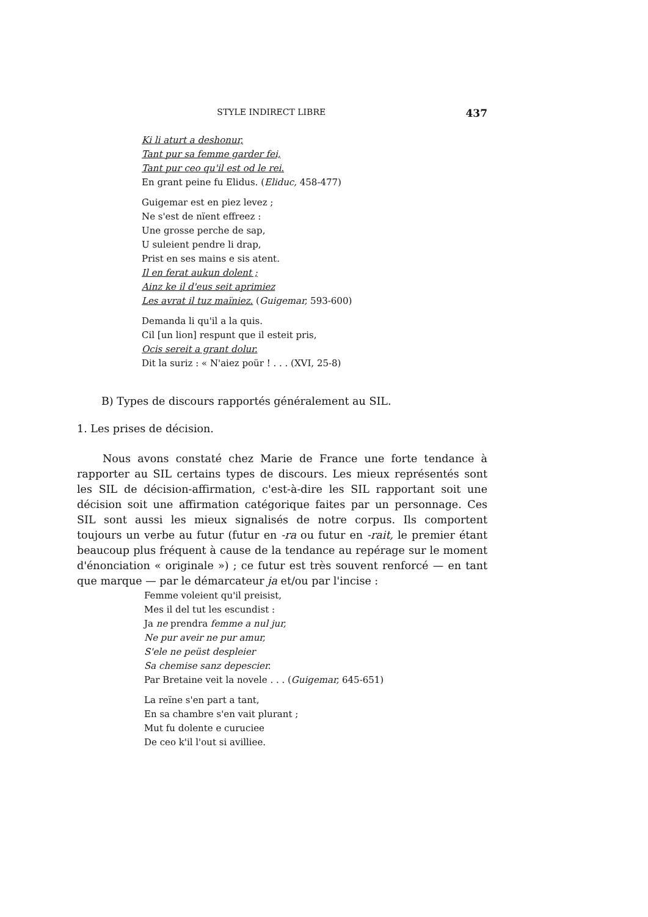STYLE INDIRECT LIBRE 437
Ki li aturt a deshonur,
Tant pur sa femme garder fei,
Tant pur ceo qu'il est od le rei.
En grant peine fu Elidus. (Eliduc, 458-477)
Guigemar est en piez levez ;
Ne s'est de nïent effreez :
Une grosse perche de sap,
U suleient pendre li drap,
Prist en ses mains e sis atent.
Il en ferat aukun dolent ;
Ainz ke il d'eus seit aprimiez
Les avrat il tuz maïniez. (Guigemar, 593-600)
Demanda li qu'il a la quis.
Cil [un lion] respunt que il esteit pris,
Ocis sereit a grant dolur.
Dit la suriz : « N'aiez poür ! . . . (XVI, 25-8)
B) Types de discours rapportés généralement au SIL.
1. Les prises de décision.
Nous avons constaté chez Marie de France une forte tendance à rapporter au SIL certains types de discours. Les mieux représentés sont les SIL de décision-affirmation, c'est-à-dire les SIL rapportant soit une décision soit une affirmation catégorique faites par un personnage. Ces SIL sont aussi les mieux signalisés de notre corpus. Ils comportent toujours un verbe au futur (futur en -ra ou futur en -rait, le premier étant beaucoup plus fréquent à cause de la tendance au repérage sur le moment d'énonciation « originale ») ; ce futur est très souvent renforcé — en tant que marque — par le démarcateur ja et/ou par l'incise :
Femme voleient qu'il preisist,
Mes il del tut les escundist :
Ja ne prendra femme a nul jur,
Ne pur aveir ne pur amur,
S'ele ne peüst despleier
Sa chemise sanz depescier.
Par Bretaine veit la novele . . . (Guigemar, 645-651)
La reïne s'en part a tant,
En sa chambre s'en vait plurant ;
Mut fu dolente e curuciee
De ceo k'il l'out si avilliee.